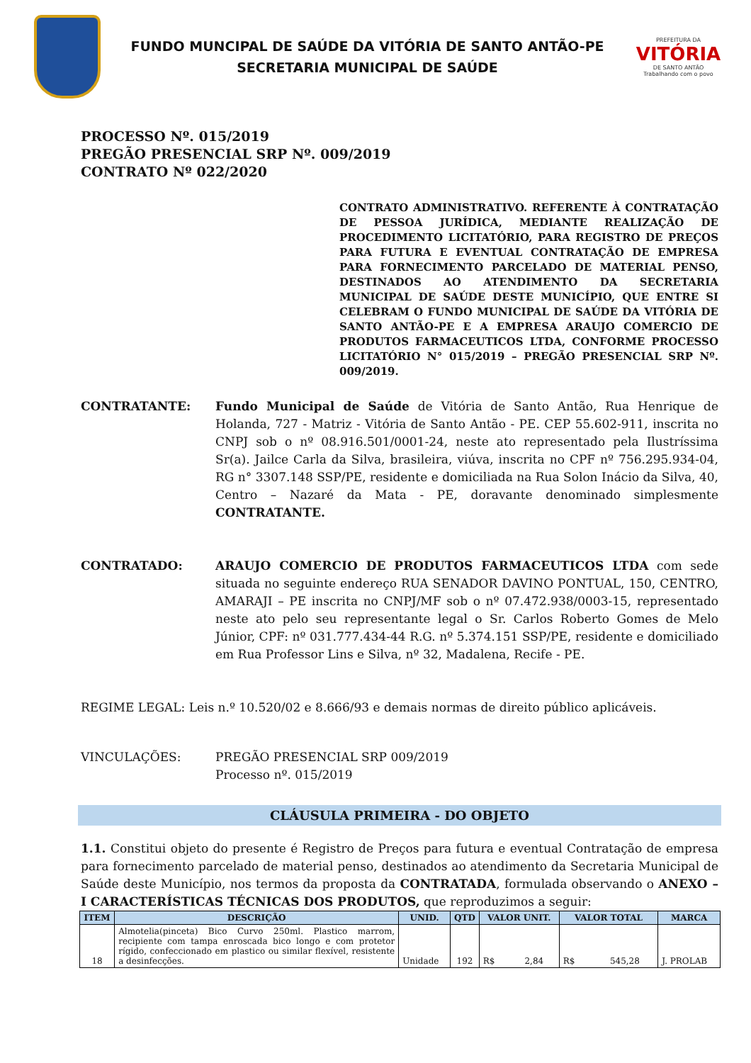FUNDO MUNCIPAL DE SAÚDE DA VITÓRIA DE SANTO ANTÃO-PE
SECRETARIA MUNICIPAL DE SAÚDE
PREFEITURA DA
VITÓRIA
DE SANTO ANTÃO
Trabalhando com o povo
PROCESSO Nº. 015/2019
PREGÃO PRESENCIAL SRP Nº. 009/2019
CONTRATO Nº 022/2020
CONTRATO ADMINISTRATIVO. REFERENTE À CONTRATAÇÃO DE PESSOA JURÍDICA, MEDIANTE REALIZAÇÃO DE PROCEDIMENTO LICITATÓRIO, PARA REGISTRO DE PREÇOS PARA FUTURA E EVENTUAL CONTRATAÇÃO DE EMPRESA PARA FORNECIMENTO PARCELADO DE MATERIAL PENSO, DESTINADOS AO ATENDIMENTO DA SECRETARIA MUNICIPAL DE SAÚDE DESTE MUNICÍPIO, QUE ENTRE SI CELEBRAM O FUNDO MUNICIPAL DE SAÚDE DA VITÓRIA DE SANTO ANTÃO-PE E A EMPRESA ARAUJO COMERCIO DE PRODUTOS FARMACEUTICOS LTDA, CONFORME PROCESSO LICITATÓRIO N° 015/2019 – PREGÃO PRESENCIAL SRP Nº. 009/2019.
CONTRATANTE: Fundo Municipal de Saúde de Vitória de Santo Antão, Rua Henrique de Holanda, 727 - Matriz - Vitória de Santo Antão - PE. CEP 55.602-911, inscrita no CNPJ sob o nº 08.916.501/0001-24, neste ato representado pela Ilustríssima Sr(a). Jailce Carla da Silva, brasileira, viúva, inscrita no CPF nº 756.295.934-04, RG n° 3307.148 SSP/PE, residente e domiciliada na Rua Solon Inácio da Silva, 40, Centro – Nazaré da Mata - PE, doravante denominado simplesmente CONTRATANTE.
CONTRATADO: ARAUJO COMERCIO DE PRODUTOS FARMACEUTICOS LTDA com sede situada no seguinte endereço RUA SENADOR DAVINO PONTUAL, 150, CENTRO, AMARAJI – PE inscrita no CNPJ/MF sob o nº 07.472.938/0003-15, representado neste ato pelo seu representante legal o Sr. Carlos Roberto Gomes de Melo Júnior, CPF: nº 031.777.434-44 R.G. nº 5.374.151 SSP/PE, residente e domiciliado em Rua Professor Lins e Silva, nº 32, Madalena, Recife - PE.
REGIME LEGAL: Leis n.º 10.520/02 e 8.666/93 e demais normas de direito público aplicáveis.
VINCULAÇÕES: PREGÃO PRESENCIAL SRP 009/2019
Processo nº. 015/2019
CLÁUSULA PRIMEIRA - DO OBJETO
1.1. Constitui objeto do presente é Registro de Preços para futura e eventual Contratação de empresa para fornecimento parcelado de material penso, destinados ao atendimento da Secretaria Municipal de Saúde deste Município, nos termos da proposta da CONTRATADA, formulada observando o ANEXO – I CARACTERÍSTICAS TÉCNICAS DOS PRODUTOS, que reproduzimos a seguir:
| ITEM | DESCRIÇÃO | UNID. | QTD | VALOR UNIT. | VALOR TOTAL | MARCA |
| --- | --- | --- | --- | --- | --- | --- |
| 18 | Almotelia(pinceta) Bico Curvo 250ml. Plastico marrom, recipiente com tampa enroscada bico longo e com protetor rígido, confeccionado em plastico ou similar flexível, resistente a desinfecções. | Unidade | 192 | R$ 2,84 | R$ 545,28 | J. PROLAB |